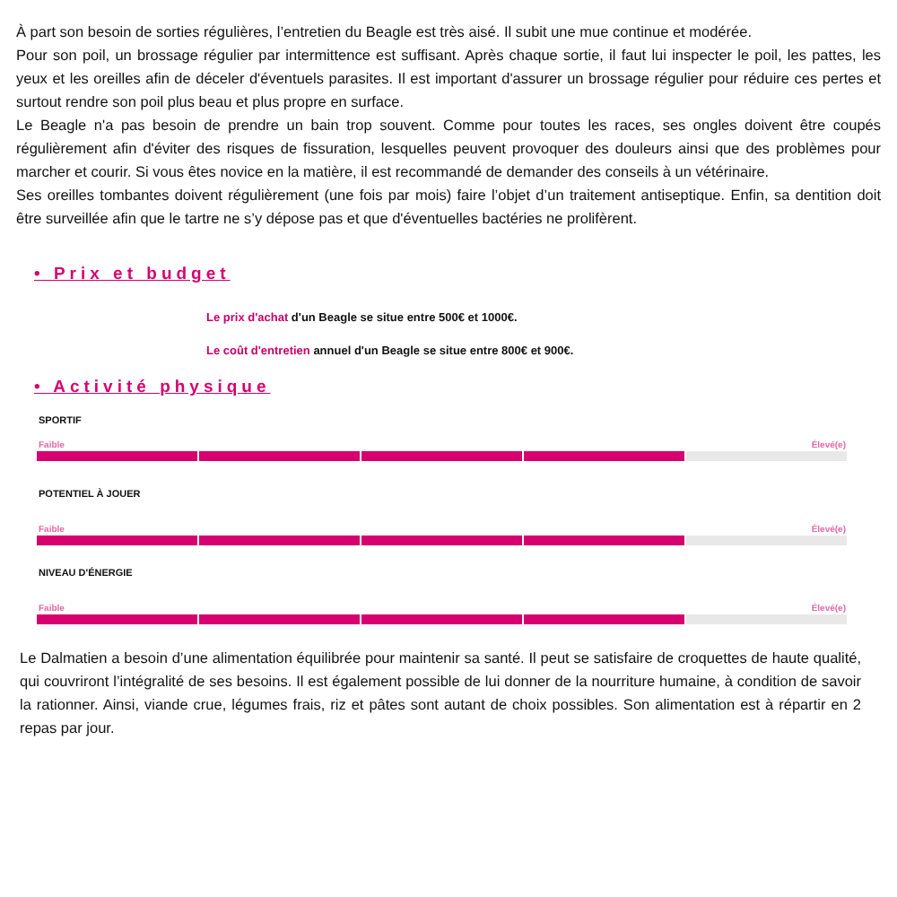À part son besoin de sorties régulières, l’entretien du Beagle est très aisé. Il subit une mue continue et modérée.
Pour son poil, un brossage régulier par intermittence est suffisant. Après chaque sortie, il faut lui inspecter le poil, les pattes, les yeux et les oreilles afin de déceler d'éventuels parasites. Il est important d'assurer un brossage régulier pour réduire ces pertes et surtout rendre son poil plus beau et plus propre en surface.
Le Beagle n'a pas besoin de prendre un bain trop souvent. Comme pour toutes les races, ses ongles doivent être coupés régulièrement afin d'éviter des risques de fissuration, lesquelles peuvent provoquer des douleurs ainsi que des problèmes pour marcher et courir. Si vous êtes novice en la matière, il est recommandé de demander des conseils à un vétérinaire.
Ses oreilles tombantes doivent régulièrement (une fois par mois) faire l’objet d’un traitement antiseptique. Enfin, sa dentition doit être surveillée afin que le tartre ne s’y dépose pas et que d'éventuelles bactéries ne prolifèrent.
• Prix et budget
Le prix d'achat d'un Beagle se situe entre 500€ et 1000€.
Le coût d'entretien annuel d'un Beagle se situe entre 800€ et 900€.
• Activité physique
SPORTIF
Faible Élevé(e)
POTENTIEL À JOUER
Faible Élevé(e)
NIVEAU D'ÉNERGIE
Faible Élevé(e)
Le Dalmatien a besoin d’une alimentation équilibrée pour maintenir sa santé. Il peut se satisfaire de croquettes de haute qualité, qui couvriront l’intégralité de ses besoins. Il est également possible de lui donner de la nourriture humaine, à condition de savoir la rationner. Ainsi, viande crue, légumes frais, riz et pâtes sont autant de choix possibles. Son alimentation est à répartir en 2 repas par jour.